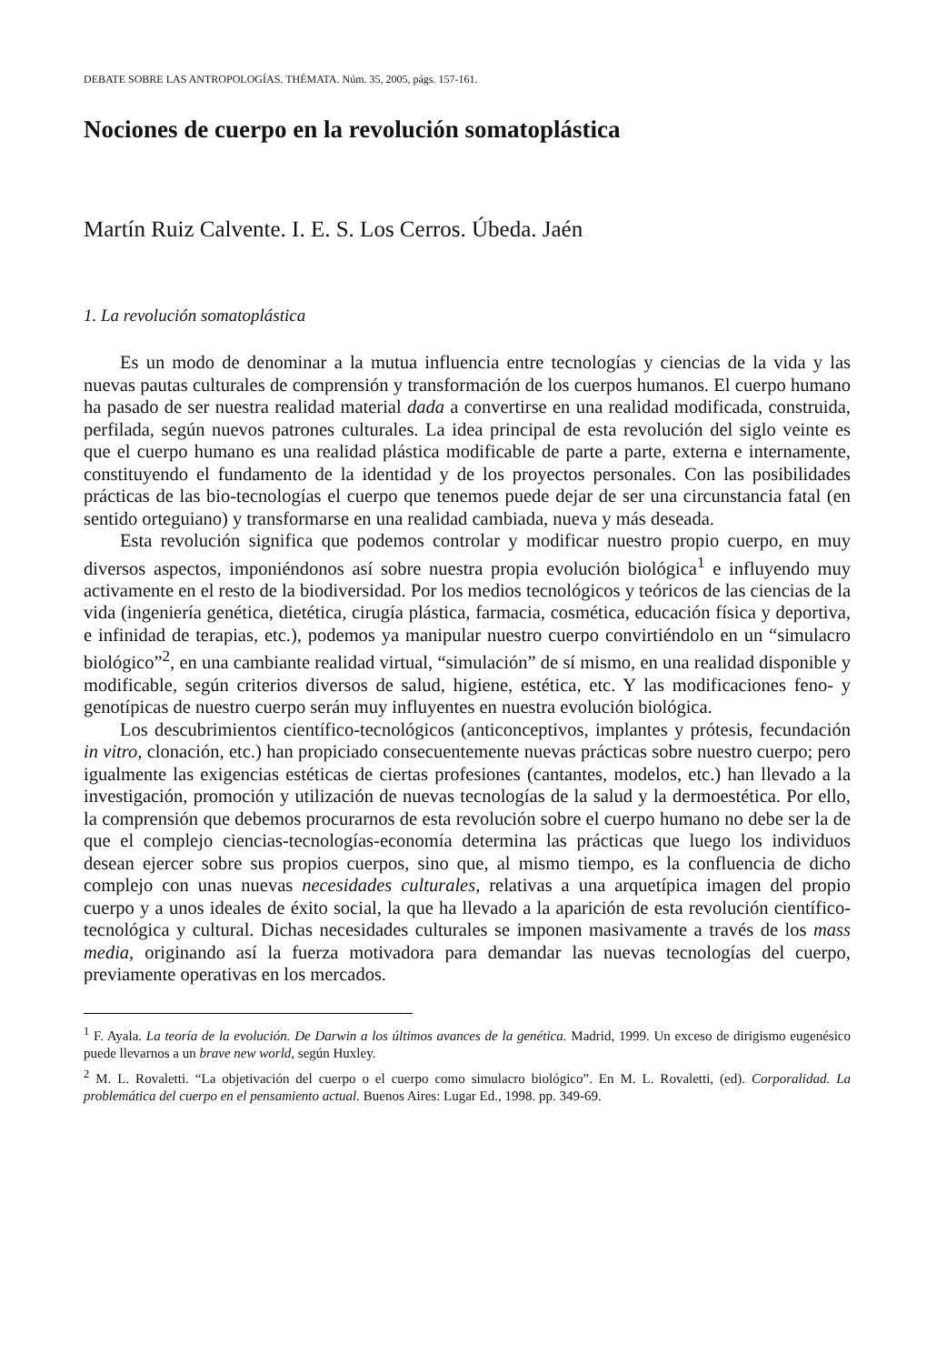DEBATE SOBRE LAS ANTROPOLOGÍAS. THÉMATA. Núm. 35, 2005, págs. 157-161.
Nociones de cuerpo en la revolución somatoplástica
Martín Ruiz Calvente. I. E. S. Los Cerros. Úbeda. Jaén
1. La revolución somatoplástica
Es un modo de denominar a la mutua influencia entre tecnologías y ciencias de la vida y las nuevas pautas culturales de comprensión y transformación de los cuerpos humanos. El cuerpo humano ha pasado de ser nuestra realidad material dada a convertirse en una realidad modificada, construida, perfilada, según nuevos patrones culturales. La idea principal de esta revolución del siglo veinte es que el cuerpo humano es una realidad plástica modificable de parte a parte, externa e internamente, constituyendo el fundamento de la identidad y de los proyectos personales. Con las posibilidades prácticas de las bio-tecnologías el cuerpo que tenemos puede dejar de ser una circunstancia fatal (en sentido orteguiano) y transformarse en una realidad cambiada, nueva y más deseada.
Esta revolución significa que podemos controlar y modificar nuestro propio cuerpo, en muy diversos aspectos, imponiéndonos así sobre nuestra propia evolución biológica<sup>1</sup> e influyendo muy activamente en el resto de la biodiversidad. Por los medios tecnológicos y teóricos de las ciencias de la vida (ingeniería genética, dietética, cirugía plástica, farmacia, cosmética, educación física y deportiva, e infinidad de terapias, etc.), podemos ya manipular nuestro cuerpo convirtiéndolo en un “simulacro biológico”<sup>2</sup>, en una cambiante realidad virtual, “simulación” de sí mismo, en una realidad disponible y modificable, según criterios diversos de salud, higiene, estética, etc. Y las modificaciones feno- y genotípicas de nuestro cuerpo serán muy influyentes en nuestra evolución biológica.
Los descubrimientos científico-tecnológicos (anticonceptivos, implantes y prótesis, fecundación in vitro, clonación, etc.) han propiciado consecuentemente nuevas prácticas sobre nuestro cuerpo; pero igualmente las exigencias estéticas de ciertas profesiones (cantantes, modelos, etc.) han llevado a la investigación, promoción y utilización de nuevas tecnologías de la salud y la dermoestética. Por ello, la comprensión que debemos procurarnos de esta revolución sobre el cuerpo humano no debe ser la de que el complejo ciencias-tecnologías-economía determina las prácticas que luego los individuos desean ejercer sobre sus propios cuerpos, sino que, al mismo tiempo, es la confluencia de dicho complejo con unas nuevas necesidades culturales, relativas a una arquetípica imagen del propio cuerpo y a unos ideales de éxito social, la que ha llevado a la aparición de esta revolución científico-tecnológica y cultural. Dichas necesidades culturales se imponen masivamente a través de los mass media, originando así la fuerza motivadora para demandar las nuevas tecnologías del cuerpo, previamente operativas en los mercados.
<sup>1</sup> F. Ayala. La teoría de la evolución. De Darwin a los últimos avances de la genética. Madrid, 1999. Un exceso de dirigismo eugenésico puede llevarnos a un brave new world, según Huxley.
<sup>2</sup> M. L. Rovaletti. “La objetivación del cuerpo o el cuerpo como simulacro biológico”. En M. L. Rovaletti, (ed). Corporalidad. La problemática del cuerpo en el pensamiento actual. Buenos Aires: Lugar Ed., 1998. pp. 349-69.